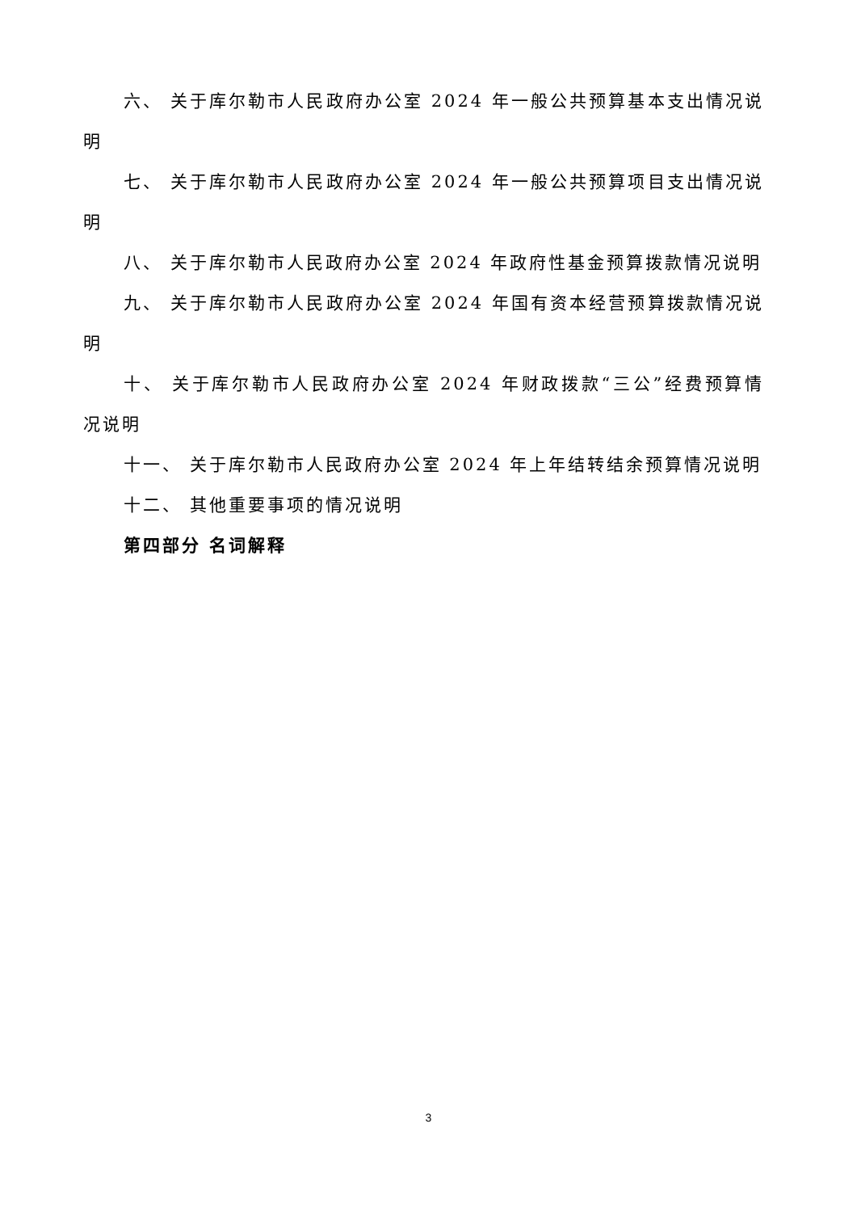六、 关于库尔勒市人民政府办公室 2024 年一般公共预算基本支出情况说明
七、 关于库尔勒市人民政府办公室 2024 年一般公共预算项目支出情况说明
八、 关于库尔勒市人民政府办公室 2024 年政府性基金预算拨款情况说明
九、 关于库尔勒市人民政府办公室 2024 年国有资本经营预算拨款情况说明
十、 关于库尔勒市人民政府办公室 2024 年财政拨款“三公”经费预算情况说明
十一、 关于库尔勒市人民政府办公室 2024 年上年结转结余预算情况说明
十二、 其他重要事项的情况说明
第四部分 名词解释
3